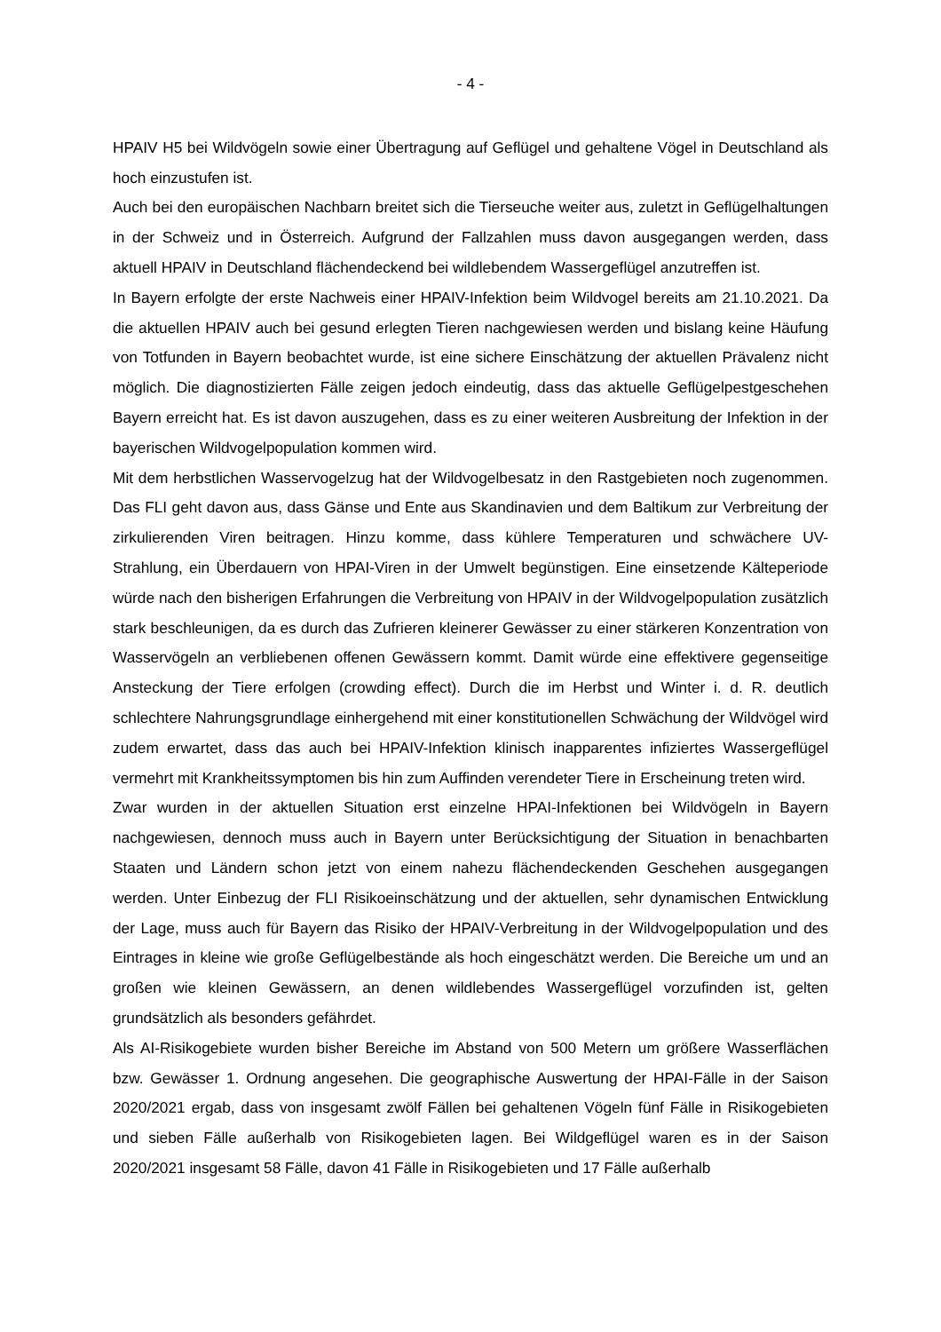- 4 -
HPAIV H5 bei Wildvögeln sowie einer Übertragung auf Geflügel und gehaltene Vögel in Deutschland als hoch einzustufen ist.
Auch bei den europäischen Nachbarn breitet sich die Tierseuche weiter aus, zuletzt in Geflügelhaltungen in der Schweiz und in Österreich. Aufgrund der Fallzahlen muss davon ausgegangen werden, dass aktuell HPAIV in Deutschland flächendeckend bei wildlebendem Wassergeflügel anzutreffen ist.
In Bayern erfolgte der erste Nachweis einer HPAIV-Infektion beim Wildvogel bereits am 21.10.2021. Da die aktuellen HPAIV auch bei gesund erlegten Tieren nachgewiesen werden und bislang keine Häufung von Totfunden in Bayern beobachtet wurde, ist eine sichere Einschätzung der aktuellen Prävalenz nicht möglich. Die diagnostizierten Fälle zeigen jedoch eindeutig, dass das aktuelle Geflügelpestgeschehen Bayern erreicht hat. Es ist davon auszugehen, dass es zu einer weiteren Ausbreitung der Infektion in der bayerischen Wildvogelpopulation kommen wird.
Mit dem herbstlichen Wasservogelzug hat der Wildvogelbesatz in den Rastgebieten noch zugenommen. Das FLI geht davon aus, dass Gänse und Ente aus Skandinavien und dem Baltikum zur Verbreitung der zirkulierenden Viren beitragen. Hinzu komme, dass kühlere Temperaturen und schwächere UV-Strahlung, ein Überdauern von HPAI-Viren in der Umwelt begünstigen. Eine einsetzende Kälteperiode würde nach den bisherigen Erfahrungen die Verbreitung von HPAIV in der Wildvogelpopulation zusätzlich stark beschleunigen, da es durch das Zufrieren kleinerer Gewässer zu einer stärkeren Konzentration von Wasservögeln an verbliebenen offenen Gewässern kommt. Damit würde eine effektivere gegenseitige Ansteckung der Tiere erfolgen (crowding effect). Durch die im Herbst und Winter i. d. R. deutlich schlechtere Nahrungsgrundlage einhergehend mit einer konstitutionellen Schwächung der Wildvögel wird zudem erwartet, dass das auch bei HPAIV-Infektion klinisch inapparentes infiziertes Wassergeflügel vermehrt mit Krankheitssymptomen bis hin zum Auffinden verendeter Tiere in Erscheinung treten wird.
Zwar wurden in der aktuellen Situation erst einzelne HPAI-Infektionen bei Wildvögeln in Bayern nachgewiesen, dennoch muss auch in Bayern unter Berücksichtigung der Situation in benachbarten Staaten und Ländern schon jetzt von einem nahezu flächendeckenden Geschehen ausgegangen werden. Unter Einbezug der FLI Risikoeinschätzung und der aktuellen, sehr dynamischen Entwicklung der Lage, muss auch für Bayern das Risiko der HPAIV-Verbreitung in der Wildvogelpopulation und des Eintrages in kleine wie große Geflügelbestände als hoch eingeschätzt werden. Die Bereiche um und an großen wie kleinen Gewässern, an denen wildlebendes Wassergeflügel vorzufinden ist, gelten grundsätzlich als besonders gefährdet.
Als AI-Risikogebiete wurden bisher Bereiche im Abstand von 500 Metern um größere Wasserflächen bzw. Gewässer 1. Ordnung angesehen. Die geographische Auswertung der HPAI-Fälle in der Saison 2020/2021 ergab, dass von insgesamt zwölf Fällen bei gehaltenen Vögeln fünf Fälle in Risikogebieten und sieben Fälle außerhalb von Risikogebieten lagen. Bei Wildgeflügel waren es in der Saison 2020/2021 insgesamt 58 Fälle, davon 41 Fälle in Risikogebieten und 17 Fälle außerhalb